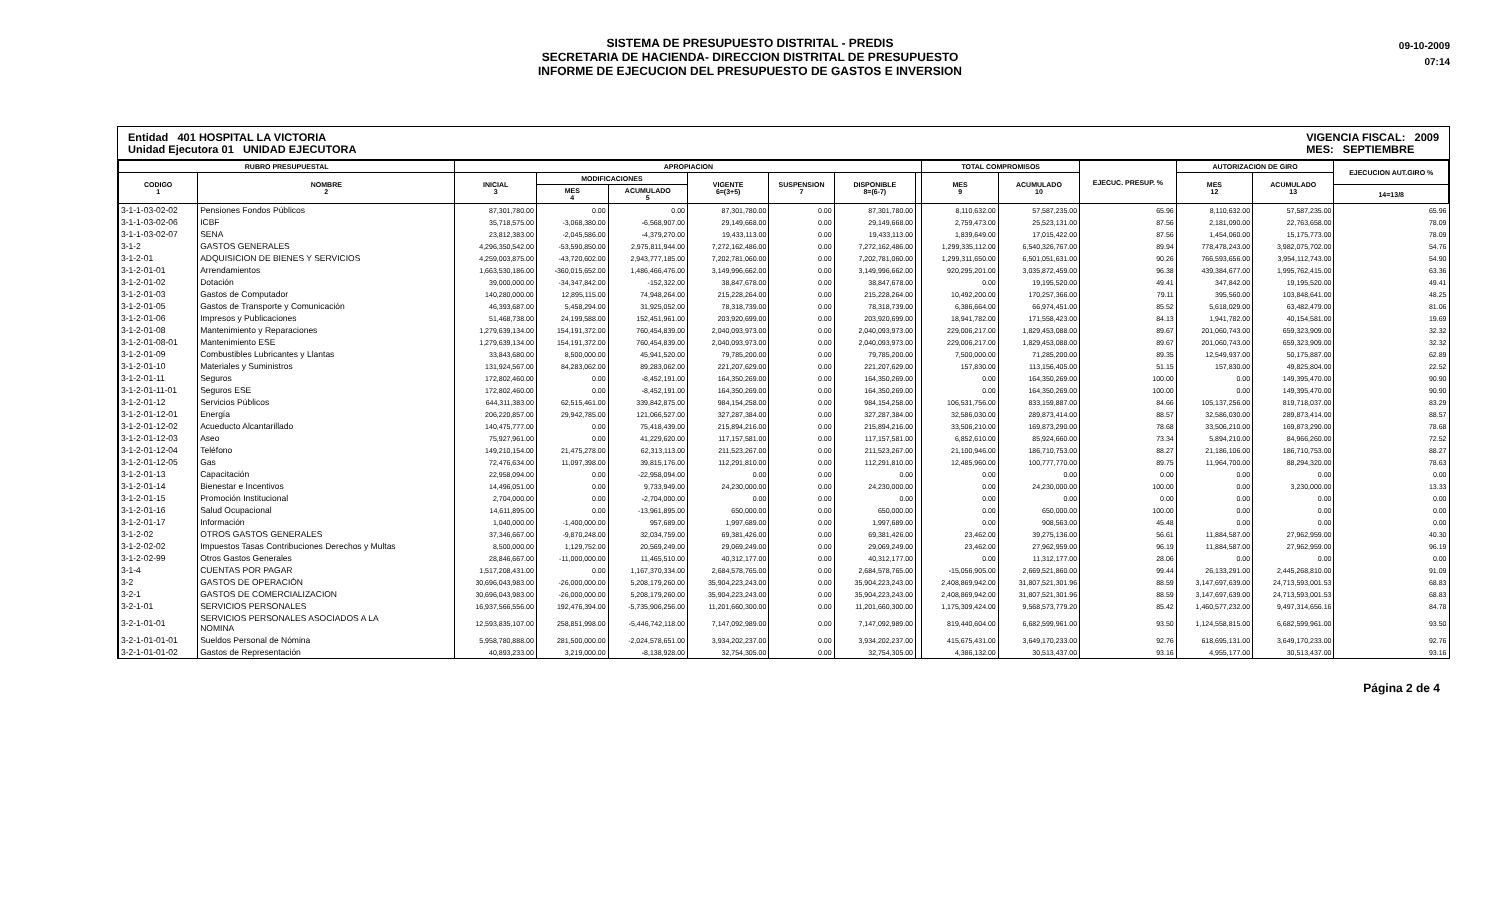SISTEMA DE PRESUPUESTO DISTRITAL - PREDIS
SECRETARIA DE HACIENDA- DIRECCION DISTRITAL DE PRESUPUESTO
INFORME DE EJECUCION DEL PRESUPUESTO DE GASTOS E INVERSION
09-10-2009
07:14
Entidad 401 HOSPITAL LA VICTORIA
Unidad Ejecutora 01 UNIDAD EJECUTORA
VIGENCIA FISCAL: 2009
MES: SEPTIEMBRE
| RUBRO PRESUPUESTAL | | APROPIACION | | | | | | | TOTAL COMPROMISOS | | EJECUC. PRESUP. % | AUTORIZACION DE GIRO | | EJECUCION AUT.GIRO % |
| --- | --- | --- | --- | --- | --- | --- | --- | --- | --- | --- | --- | --- | --- | --- |
| CODIGO 1 | NOMBRE 2 | INICIAL 3 | MODIFICACIONES | | VIGENTE 6=(3+5) | SUSPENSION 7 | DISPONIBLE 8=(6-7) | | MES 9 | ACUMULADO 10 | | MES 12 | ACUMULADO 13 | |
| | | | MES 4 | ACUMULADO 5 | | | | | | | | | | 14=13/8 |
| 3-1-1-03-02-02 | Pensiones Fondos Públicos | 87,301,780.00 | 0.00 | 0.00 | 87,301,780.00 | 0.00 | 87,301,780.00 | | 8,110,632.00 | 57,587,235.00 | 65.96 | 8,110,632.00 | 57,587,235.00 | 65.96 |
| 3-1-1-03-02-06 | ICBF | 35,718,575.00 | -3,068,380.00 | -6,568,907.00 | 29,149,668.00 | 0.00 | 29,149,668.00 | | 2,759,473.00 | 25,523,131.00 | 87.56 | 2,181,090.00 | 22,763,658.00 | 78.09 |
| 3-1-1-03-02-07 | SENA | 23,812,383.00 | -2,045,586.00 | -4,379,270.00 | 19,433,113.00 | 0.00 | 19,433,113.00 | | 1,839,649.00 | 17,015,422.00 | 87.56 | 1,454,060.00 | 15,175,773.00 | 78.09 |
| 3-1-2 | GASTOS GENERALES | 4,296,350,542.00 | -53,590,850.00 | 2,975,811,944.00 | 7,272,162,486.00 | 0.00 | 7,272,162,486.00 | | 1,299,335,112.00 | 6,540,326,767.00 | 89.94 | 778,478,243.00 | 3,982,075,702.00 | 54.76 |
| 3-1-2-01 | ADQUISICION DE BIENES Y SERVICIOS | 4,259,003,875.00 | -43,720,602.00 | 2,943,777,185.00 | 7,202,781,060.00 | 0.00 | 7,202,781,060.00 | | 1,299,311,650.00 | 6,501,051,631.00 | 90.26 | 766,593,656.00 | 3,954,112,743.00 | 54.90 |
| 3-1-2-01-01 | Arrendamientos | 1,663,530,186.00 | -360,015,652.00 | 1,486,466,476.00 | 3,149,996,662.00 | 0.00 | 3,149,996,662.00 | | 920,295,201.00 | 3,035,872,459.00 | 96.38 | 439,384,677.00 | 1,995,762,415.00 | 63.36 |
| 3-1-2-01-02 | Dotación | 39,000,000.00 | -34,347,842.00 | -152,322.00 | 38,847,678.00 | 0.00 | 38,847,678.00 | | 0.00 | 19,195,520.00 | 49.41 | 347,842.00 | 19,195,520.00 | 49.41 |
| 3-1-2-01-03 | Gastos de Computador | 140,280,000.00 | 12,895,115.00 | 74,948,264.00 | 215,228,264.00 | 0.00 | 215,228,264.00 | | 10,492,200.00 | 170,257,366.00 | 79.11 | 395,560.00 | 103,848,641.00 | 48.25 |
| 3-1-2-01-05 | Gastos de Transporte y Comunicación | 46,393,687.00 | 5,458,294.00 | 31,925,052.00 | 78,318,739.00 | 0.00 | 78,318,739.00 | | 6,386,664.00 | 66,974,451.00 | 85.52 | 5,618,029.00 | 63,482,479.00 | 81.06 |
| 3-1-2-01-06 | Impresos y Publicaciones | 51,468,738.00 | 24,199,588.00 | 152,451,961.00 | 203,920,699.00 | 0.00 | 203,920,699.00 | | 18,941,782.00 | 171,558,423.00 | 84.13 | 1,941,782.00 | 40,154,581.00 | 19.69 |
| 3-1-2-01-08 | Mantenimiento y Reparaciones | 1,279,639,134.00 | 154,191,372.00 | 760,454,839.00 | 2,040,093,973.00 | 0.00 | 2,040,093,973.00 | | 229,006,217.00 | 1,829,453,088.00 | 89.67 | 201,060,743.00 | 659,323,909.00 | 32.32 |
| 3-1-2-01-08-01 | Mantenimiento ESE | 1,279,639,134.00 | 154,191,372.00 | 760,454,839.00 | 2,040,093,973.00 | 0.00 | 2,040,093,973.00 | | 229,006,217.00 | 1,829,453,088.00 | 89.67 | 201,060,743.00 | 659,323,909.00 | 32.32 |
| 3-1-2-01-09 | Combustibles Lubricantes y Llantas | 33,843,680.00 | 8,500,000.00 | 45,941,520.00 | 79,785,200.00 | 0.00 | 79,785,200.00 | | 7,500,000.00 | 71,285,200.00 | 89.35 | 12,549,937.00 | 50,175,887.00 | 62.89 |
| 3-1-2-01-10 | Materiales y Suministros | 131,924,567.00 | 84,283,062.00 | 89,283,062.00 | 221,207,629.00 | 0.00 | 221,207,629.00 | | 157,830.00 | 113,156,405.00 | 51.15 | 157,830.00 | 49,825,804.00 | 22.52 |
| 3-1-2-01-11 | Seguros | 172,802,460.00 | 0.00 | -8,452,191.00 | 164,350,269.00 | 0.00 | 164,350,269.00 | | 0.00 | 164,350,269.00 | 100.00 | 0.00 | 149,395,470.00 | 90.90 |
| 3-1-2-01-11-01 | Seguros ESE | 172,802,460.00 | 0.00 | -8,452,191.00 | 164,350,269.00 | 0.00 | 164,350,269.00 | | 0.00 | 164,350,269.00 | 100.00 | 0.00 | 149,395,470.00 | 90.90 |
| 3-1-2-01-12 | Servicios Públicos | 644,311,383.00 | 62,515,461.00 | 339,842,875.00 | 984,154,258.00 | 0.00 | 984,154,258.00 | | 106,531,756.00 | 833,159,887.00 | 84.66 | 105,137,256.00 | 819,718,037.00 | 83.29 |
| 3-1-2-01-12-01 | Energía | 206,220,857.00 | 29,942,785.00 | 121,066,527.00 | 327,287,384.00 | 0.00 | 327,287,384.00 | | 32,586,030.00 | 289,873,414.00 | 88.57 | 32,586,030.00 | 289,873,414.00 | 88.57 |
| 3-1-2-01-12-02 | Acueducto Alcantarillado | 140,475,777.00 | 0.00 | 75,418,439.00 | 215,894,216.00 | 0.00 | 215,894,216.00 | | 33,506,210.00 | 169,873,290.00 | 78.68 | 33,506,210.00 | 169,873,290.00 | 78.68 |
| 3-1-2-01-12-03 | Aseo | 75,927,961.00 | 0.00 | 41,229,620.00 | 117,157,581.00 | 0.00 | 117,157,581.00 | | 6,852,610.00 | 85,924,660.00 | 73.34 | 5,894,210.00 | 84,966,260.00 | 72.52 |
| 3-1-2-01-12-04 | Teléfono | 149,210,154.00 | 21,475,278.00 | 62,313,113.00 | 211,523,267.00 | 0.00 | 211,523,267.00 | | 21,100,946.00 | 186,710,753.00 | 88.27 | 21,186,106.00 | 186,710,753.00 | 88.27 |
| 3-1-2-01-12-05 | Gas | 72,476,634.00 | 11,097,398.00 | 39,815,176.00 | 112,291,810.00 | 0.00 | 112,291,810.00 | | 12,485,960.00 | 100,777,770.00 | 89.75 | 11,964,700.00 | 88,294,320.00 | 78.63 |
| 3-1-2-01-13 | Capacitación | 22,958,094.00 | 0.00 | -22,958,094.00 | 0.00 | 0.00 | 0.00 | | 0.00 | 0.00 | 0.00 | 0.00 | 0.00 | 0.00 |
| 3-1-2-01-14 | Bienestar e Incentivos | 14,496,051.00 | 0.00 | 9,733,949.00 | 24,230,000.00 | 0.00 | 24,230,000.00 | | 0.00 | 24,230,000.00 | 100.00 | 0.00 | 3,230,000.00 | 13.33 |
| 3-1-2-01-15 | Promoción Institucional | 2,704,000.00 | 0.00 | -2,704,000.00 | 0.00 | 0.00 | 0.00 | | 0.00 | 0.00 | 0.00 | 0.00 | 0.00 | 0.00 |
| 3-1-2-01-16 | Salud Ocupacional | 14,611,895.00 | 0.00 | -13,961,895.00 | 650,000.00 | 0.00 | 650,000.00 | | 0.00 | 650,000.00 | 100.00 | 0.00 | 0.00 | 0.00 |
| 3-1-2-01-17 | Información | 1,040,000.00 | -1,400,000.00 | 957,689.00 | 1,997,689.00 | 0.00 | 1,997,689.00 | | 0.00 | 908,563.00 | 45.48 | 0.00 | 0.00 | 0.00 |
| 3-1-2-02 | OTROS GASTOS GENERALES | 37,346,667.00 | -9,870,248.00 | 32,034,759.00 | 69,381,426.00 | 0.00 | 69,381,426.00 | | 23,462.00 | 39,275,136.00 | 56.61 | 11,884,587.00 | 27,962,959.00 | 40.30 |
| 3-1-2-02-02 | Impuestos Tasas Contribuciones Derechos y Multas | 8,500,000.00 | 1,129,752.00 | 20,569,249.00 | 29,069,249.00 | 0.00 | 29,069,249.00 | | 23,462.00 | 27,962,959.00 | 96.19 | 11,884,587.00 | 27,962,959.00 | 96.19 |
| 3-1-2-02-99 | Otros Gastos Generales | 28,846,667.00 | -11,000,000.00 | 11,465,510.00 | 40,312,177.00 | 0.00 | 40,312,177.00 | | 0.00 | 11,312,177.00 | 28.06 | 0.00 | 0.00 | 0.00 |
| 3-1-4 | CUENTAS POR PAGAR | 1,517,208,431.00 | 0.00 | 1,167,370,334.00 | 2,684,578,765.00 | 0.00 | 2,684,578,765.00 | | -15,056,905.00 | 2,669,521,860.00 | 99.44 | 26,133,291.00 | 2,445,268,810.00 | 91.09 |
| 3-2 | GASTOS DE OPERACIÓN | 30,696,043,983.00 | -26,000,000.00 | 5,208,179,260.00 | 35,904,223,243.00 | 0.00 | 35,904,223,243.00 | | 2,408,869,942.00 | 31,807,521,301.96 | 88.59 | 3,147,697,639.00 | 24,713,593,001.53 | 68.83 |
| 3-2-1 | GASTOS DE COMERCIALIZACION | 30,696,043,983.00 | -26,000,000.00 | 5,208,179,260.00 | 35,904,223,243.00 | 0.00 | 35,904,223,243.00 | | 2,408,869,942.00 | 31,807,521,301.96 | 88.59 | 3,147,697,639.00 | 24,713,593,001.53 | 68.83 |
| 3-2-1-01 | SERVICIOS PERSONALES | 16,937,566,556.00 | 192,476,394.00 | -5,735,906,256.00 | 11,201,660,300.00 | 0.00 | 11,201,660,300.00 | | 1,175,309,424.00 | 9,568,573,779.20 | 85.42 | 1,460,577,232.00 | 9,497,314,656.16 | 84.78 |
| 3-2-1-01-01 | SERVICIOS PERSONALES ASOCIADOS A LA NOMINA | 12,593,835,107.00 | 258,851,998.00 | -5,446,742,118.00 | 7,147,092,989.00 | 0.00 | 7,147,092,989.00 | | 819,440,604.00 | 6,682,599,961.00 | 93.50 | 1,124,558,815.00 | 6,682,599,961.00 | 93.50 |
| 3-2-1-01-01-01 | Sueldos Personal de Nómina | 5,958,780,888.00 | 281,500,000.00 | -2,024,578,651.00 | 3,934,202,237.00 | 0.00 | 3,934,202,237.00 | | 415,675,431.00 | 3,649,170,233.00 | 92.76 | 618,695,131.00 | 3,649,170,233.00 | 92.76 |
| 3-2-1-01-01-02 | Gastos de Representación | 40,893,233.00 | 3,219,000.00 | -8,138,928.00 | 32,754,305.00 | 0.00 | 32,754,305.00 | | 4,386,132.00 | 30,513,437.00 | 93.16 | 4,955,177.00 | 30,513,437.00 | 93.16 |
Página 2 de 4